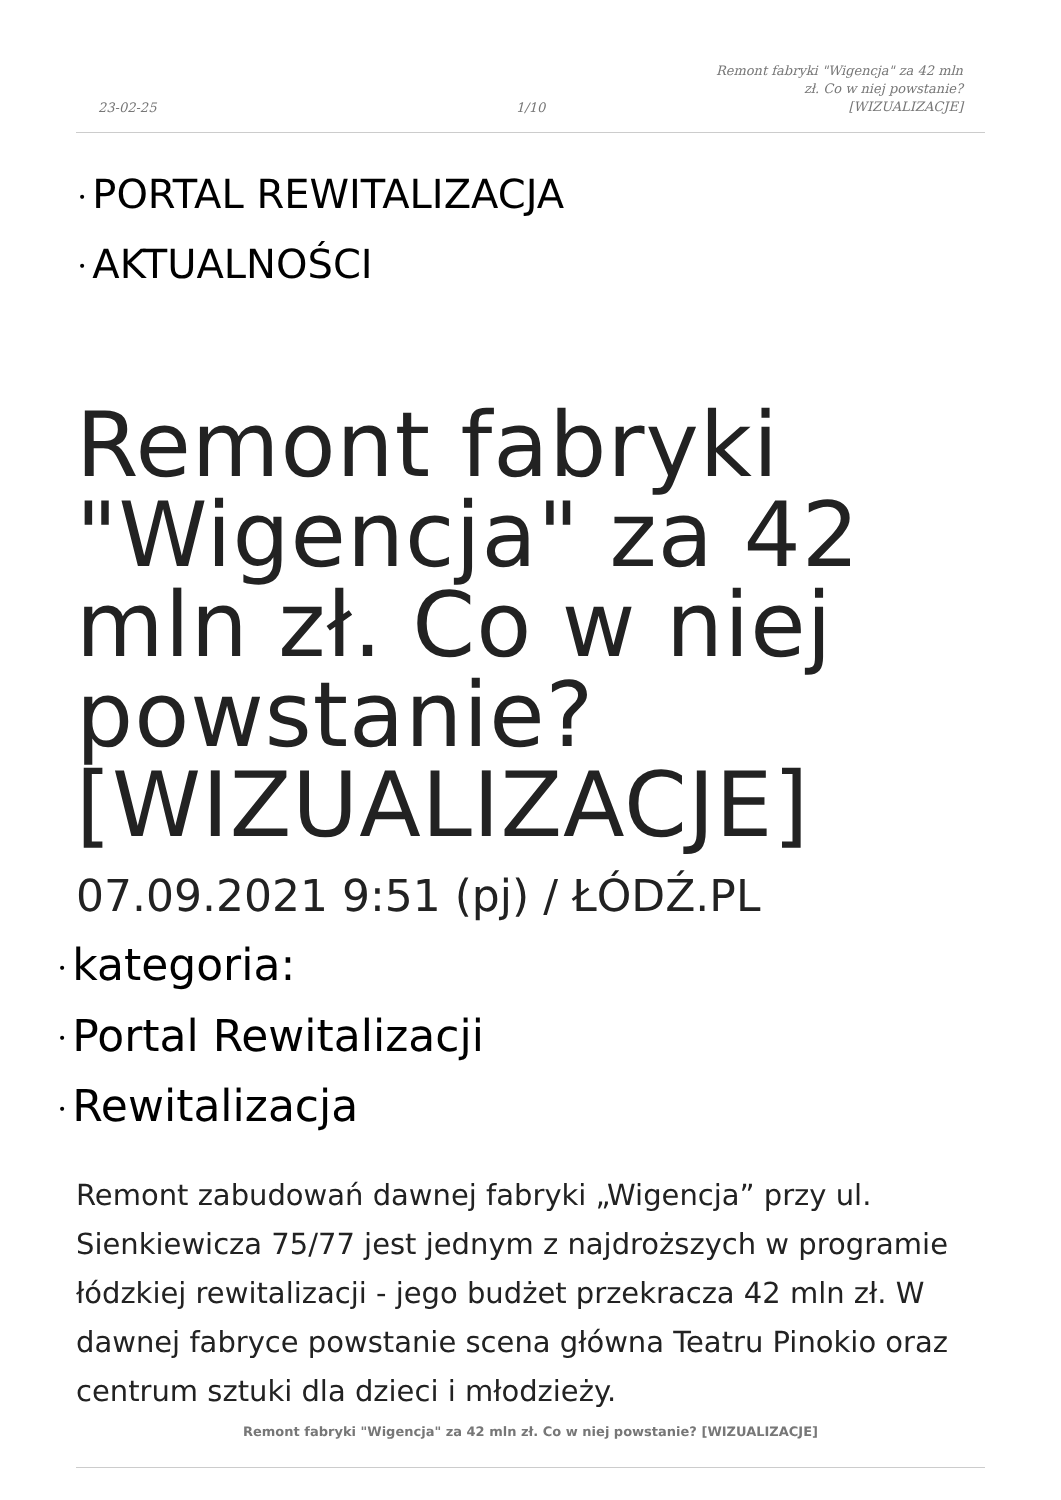23-02-25 1/10
Remont fabryki "Wigencja" za 42 mln zł. Co w niej powstanie? [WIZUALIZACJE]
• PORTAL REWITALIZACJA
• AKTUALNOŚCI
Remont fabryki "Wigencja" za 42 mln zł. Co w niej powstanie? [WIZUALIZACJE]
07.09.2021 9:51 (pj) / ŁÓDŹ.PL
• kategoria:
• Portal Rewitalizacji
• Rewitalizacja
Remont zabudowań dawnej fabryki „Wigencja” przy ul. Sienkiewicza 75/77 jest jednym z najdroższych w programie łódzkiej rewitalizacji - jego budżet przekracza 42 mln zł. W dawnej fabryce powstanie scena główna Teatru Pinokio oraz centrum sztuki dla dzieci i młodzieży.
Remont fabryki "Wigencja" za 42 mln zł. Co w niej powstanie? [WIZUALIZACJE]